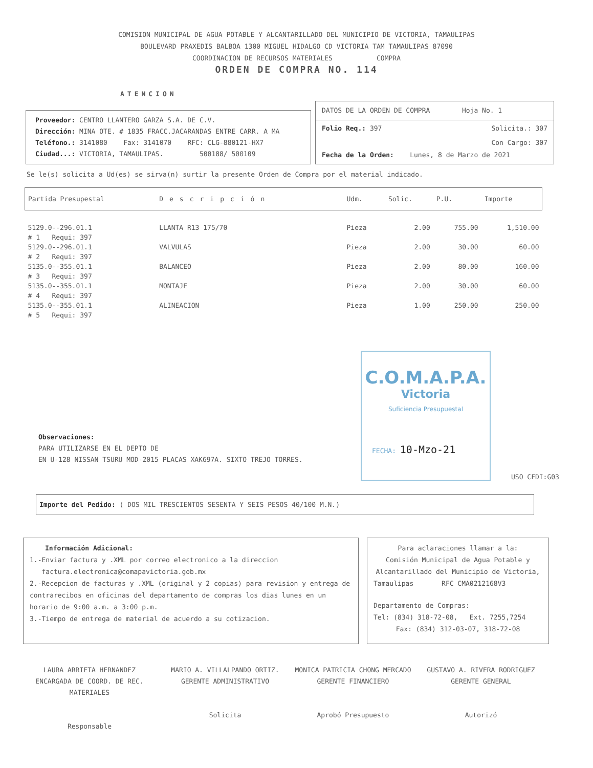COMISION MUNICIPAL DE AGUA POTABLE Y ALCANTARILLADO DEL MUNICIPIO DE VICTORIA, TAMAULIPAS
BOULEVARD PRAXEDIS BALBOA 1300 MIGUEL HIDALGO CD VICTORIA TAM TAMAULIPAS 87090
COORDINACION DE RECURSOS MATERIALES COMPRA
ORDEN DE COMPRA NO. 114
ATENCION
Proveedor: CENTRO LLANTERO GARZA S.A. DE C.V.
Dirección: MINA OTE. # 1835 FRACC.JACARANDAS ENTRE CARR. A MA
Teléfono.: 3141080 Fax: 3141070 RFC: CLG-880121-HX7
Ciudad...: VICTORIA, TAMAULIPAS. 500188/ 500109
DATOS DE LA ORDEN DE COMPRA Hoja No. 1
Folio Req.: 397 Solicita.: 307
Con Cargo: 307
Fecha de la Orden: Lunes, 8 de Marzo de 2021
Se le(s) solicita a Ud(es) se sirva(n) surtir la presente Orden de Compra por el material indicado.
| Partida Presupestal | Descripción | Udm. | Solic. | P.U. | Importe |
| --- | --- | --- | --- | --- | --- |
| 5129.0--296.01.1 | LLANTA R13 175/70 | Pieza | 2.00 | 755.00 | 1,510.00 |
| # 1 Requi: 397 | | | | | |
| 5129.0--296.01.1 | VALVULAS | Pieza | 2.00 | 30.00 | 60.00 |
| # 2 Requi: 397 | | | | | |
| 5135.0--355.01.1 | BALANCEO | Pieza | 2.00 | 80.00 | 160.00 |
| # 3 Requi: 397 | | | | | |
| 5135.0--355.01.1 | MONTAJE | Pieza | 2.00 | 30.00 | 60.00 |
| # 4 Requi: 397 | | | | | |
| 5135.0--355.01.1 | ALINEACION | Pieza | 1.00 | 250.00 | 250.00 |
| # 5 Requi: 397 | | | | | |
Observaciones:
PARA UTILIZARSE EN EL DEPTO DE
EN U-128 NISSAN TSURU MOD-2015 PLACAS XAK697A. SIXTO TREJO TORRES.
C.O.M.A.P.A.
Victoria
Suficiencia Presupuestal
FECHA: 10-Mzo-21
USO CFDI:G03
Importe del Pedido: ( DOS MIL TRESCIENTOS SESENTA Y SEIS PESOS 40/100 M.N.)
Información Adicional:
1.-Enviar factura y .XML por correo electronico a la direccion
factura.electronica@comapavictoria.gob.mx
2.-Recepcion de facturas y .XML (original y 2 copias) para revision y entrega de contrarecibos en oficinas del departamento de compras los dias lunes en un horario de 9:00 a.m. a 3:00 p.m.
3.-Tiempo de entrega de material de acuerdo a su cotizacion.
Para aclaraciones llamar a la:
Comisión Municipal de Agua Potable y Alcantarillado del Municipio de Victoria,
Tamaulipas RFC CMA0212168V3
Departamento de Compras:
Tel: (834) 318-72-08, Ext. 7255,7254
Fax: (834) 312-03-07, 318-72-08
LAURA ARRIETA HERNANDEZ
ENCARGADA DE COORD. DE REC. MATERIALES
Responsable
MARIO A. VILLALPANDO ORTIZ.
GERENTE ADMINISTRATIVO
Solicita
MONICA PATRICIA CHONG MERCADO
GERENTE FINANCIERO
Aprobó Presupuesto
GUSTAVO A. RIVERA RODRIGUEZ
GERENTE GENERAL
Autorizó